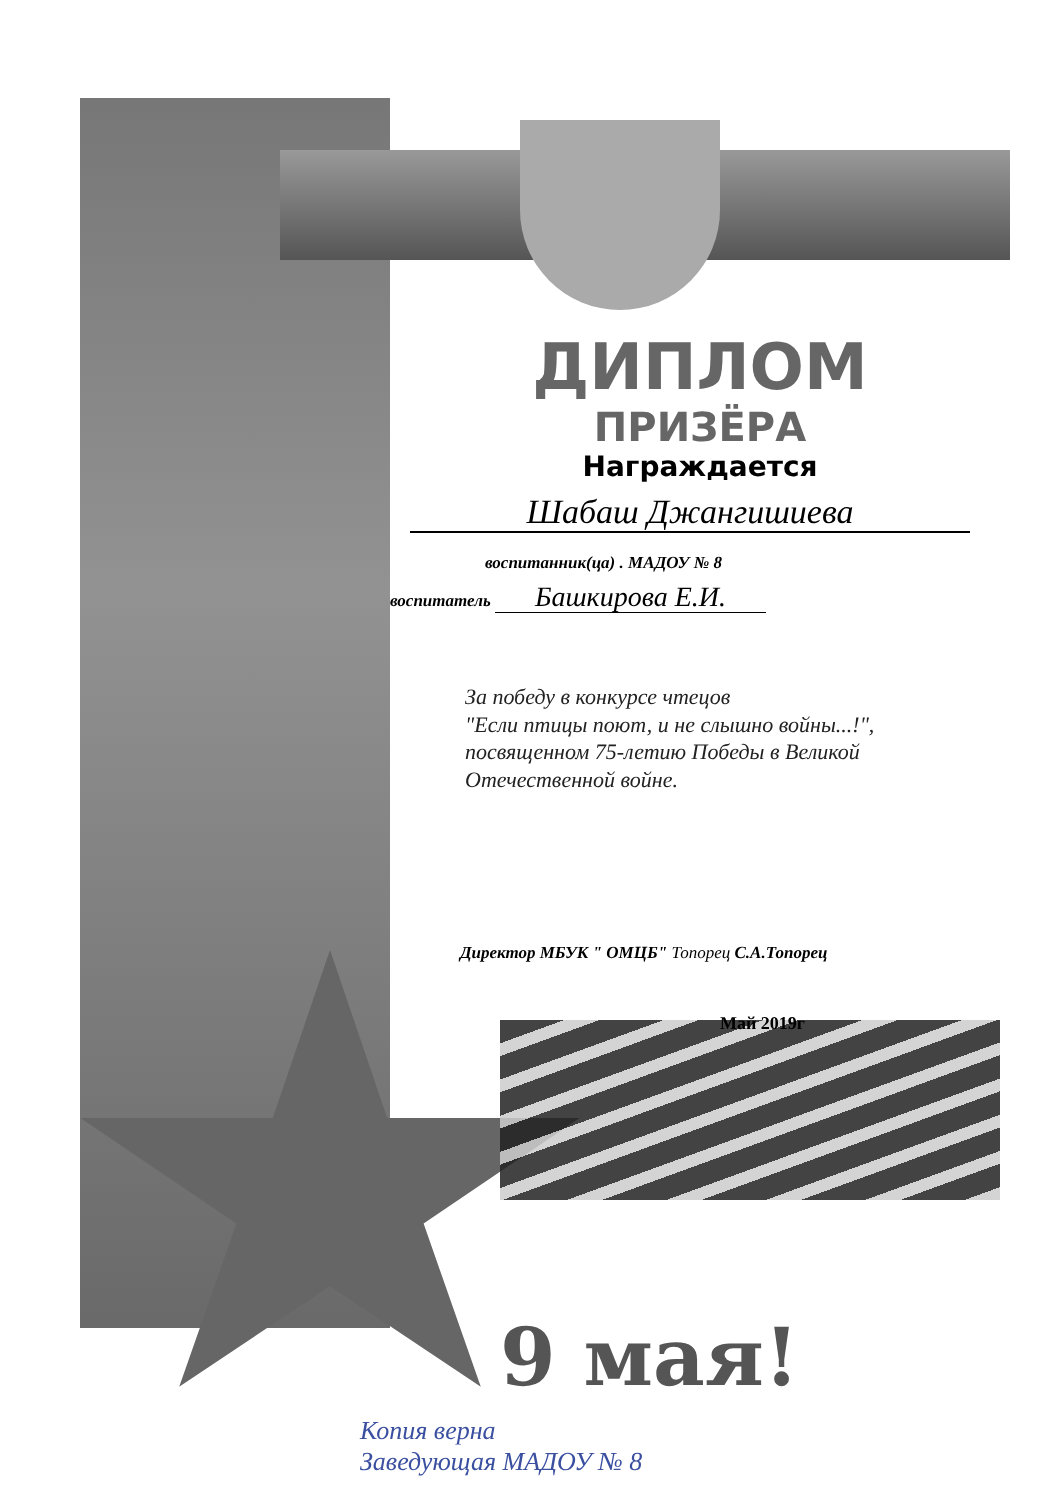ДИПЛОМ
ПРИЗЁРА
Награждается
Шабаш Джангишиева
воспитанник(ца) . МАДОУ № 8
воспитатель Башкирова Е.И.
За победу в конкурсе чтецов
"Если птицы поют, и не слышно войны...!",
посвященном 75-летию Победы в Великой
Отечественной войне.
Директор МБУК " ОМЦБ" Топорец С.А.Топорец
Май 2019г
9 мая!
Копия верна
Заведующая МАДОУ № 8